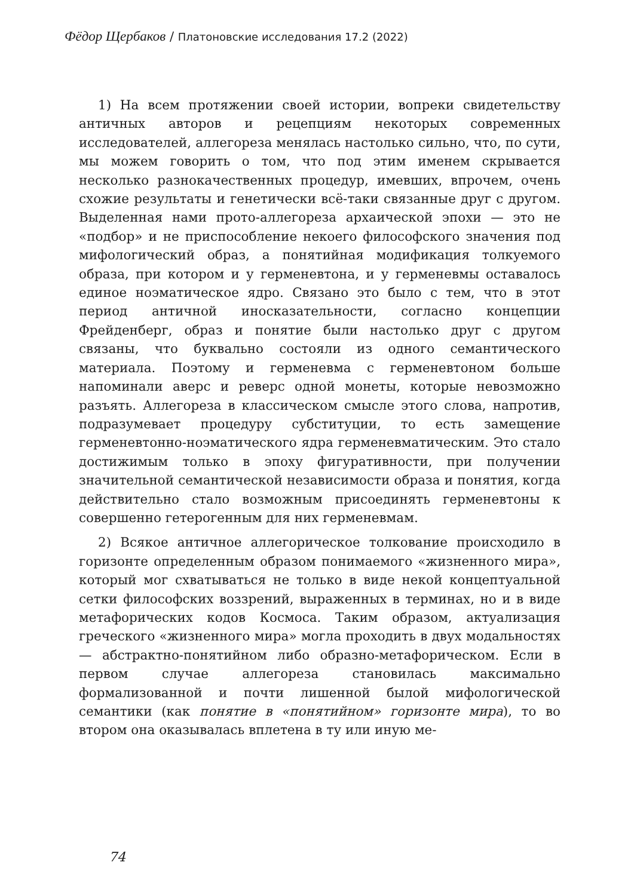Фёдор Щербаков / Платоновские исследования 17.2 (2022)
1) На всем протяжении своей истории, вопреки свидетельству античных авторов и рецепциям некоторых современных исследователей, аллегореза менялась настолько сильно, что, по сути, мы можем говорить о том, что под этим именем скрывается несколько разнокачественных процедур, имевших, впрочем, очень схожие результаты и генетически всё-таки связанные друг с другом. Выделенная нами прото-аллегореза архаической эпохи — это не «подбор» и не приспособление некоего философского значения под мифологический образ, а понятийная модификация толкуемого образа, при котором и у герменевтона, и у герменевмы оставалось единое ноэматическое ядро. Связано это было с тем, что в этот период античной иносказательности, согласно концепции Фрейденберг, образ и понятие были настолько друг с другом связаны, что буквально состояли из одного семантического материала. Поэтому и герменевма с герменевтоном больше напоминали аверс и реверс одной монеты, которые невозможно разъять. Аллегореза в классическом смысле этого слова, напротив, подразумевает процедуру субституции, то есть замещение герменевтонно-ноэматического ядра герменевматическим. Это стало достижимым только в эпоху фигуративности, при получении значительной семантической независимости образа и понятия, когда действительно стало возможным присоединять герменевтоны к совершенно гетерогенным для них герменевмам.
2) Всякое античное аллегорическое толкование происходило в горизонте определенным образом понимаемого «жизненного мира», который мог схватываться не только в виде некой концептуальной сетки философских воззрений, выраженных в терминах, но и в виде метафорических кодов Космоса. Таким образом, актуализация греческого «жизненного мира» могла проходить в двух модальностях — абстрактно-понятийном либо образно-метафорическом. Если в первом случае аллегореза становилась максимально формализованной и почти лишенной былой мифологической семантики (как понятие в «понятийном» горизонте мира), то во втором она оказывалась вплетена в ту или иную ме-
74